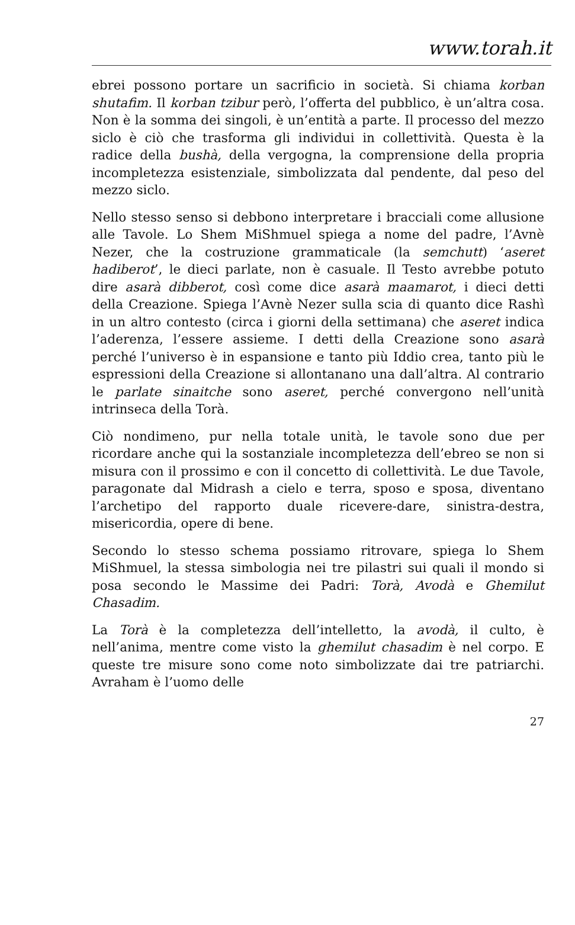www.torah.it
ebrei possono portare un sacrificio in società. Si chiama korban shutafim. Il korban tzibur però, l’offerta del pubblico, è un’altra cosa. Non è la somma dei singoli, è un’entità a parte. Il processo del mezzo siclo è ciò che trasforma gli individui in collettività. Questa è la radice della bushà, della vergogna, la comprensione della propria incompletezza esistenziale, simbolizzata dal pendente, dal peso del mezzo siclo.
Nello stesso senso si debbono interpretare i bracciali come allusione alle Tavole. Lo Shem MiShmuel spiega a nome del padre, l’Avnè Nezer, che la costruzione grammaticale (la semchutt) ‘aseret hadiberot’, le dieci parlate, non è casuale. Il Testo avrebbe potuto dire asarà dibberot, così come dice asarà maamarot, i dieci detti della Creazione. Spiega l’Avnè Nezer sulla scia di quanto dice Rashì in un altro contesto (circa i giorni della settimana) che aseret indica l’aderenza, l’essere assieme. I detti della Creazione sono asarà perché l’universo è in espansione e tanto più Iddio crea, tanto più le espressioni della Creazione si allontanano una dall’altra. Al contrario le parlate sinaitche sono aseret, perché convergono nell’unità intrinseca della Torà.
Ciò nondimeno, pur nella totale unità, le tavole sono due per ricordare anche qui la sostanziale incompletezza dell’ebreo se non si misura con il prossimo e con il concetto di collettività. Le due Tavole, paragonate dal Midrash a cielo e terra, sposo e sposa, diventano l’archetipo del rapporto duale ricevere-dare, sinistra-destra, misericordia, opere di bene.
Secondo lo stesso schema possiamo ritrovare, spiega lo Shem MiShmuel, la stessa simbologia nei tre pilastri sui quali il mondo si posa secondo le Massime dei Padri: Torà, Avodà e Ghemilut Chasadim.
La Torà è la completezza dell’intelletto, la avodà, il culto, è nell’anima, mentre come visto la ghemilut chasadim è nel corpo. E queste tre misure sono come noto simbolizzate dai tre patriarchi. Avraham è l’uomo delle
27